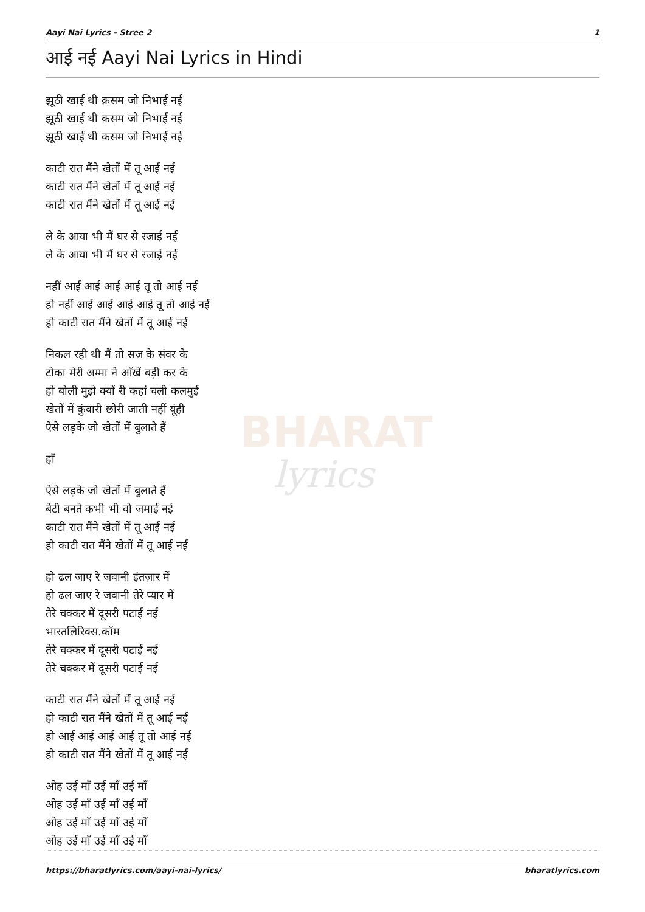BHARAT
lyrics
Aayi Nai Lyrics - Stree 2 1
आई नई Aayi Nai Lyrics in Hindi
झूठी खाई थी क़सम जो निभाई नई
झूठी खाई थी क़सम जो निभाई नई
झूठी खाई थी क़सम जो निभाई नई
काटी रात मैंने खेतों में तू आई नई
काटी रात मैंने खेतों में तू आई नई
काटी रात मैंने खेतों में तू आई नई
ले के आया भी मैं घर से रजाई नई
ले के आया भी मैं घर से रजाई नई
नहीं आई आई आई आई तू तो आई नई
हो नहीं आई आई आई आई तू तो आई नई
हो काटी रात मैंने खेतों में तू आई नई
निकल रही थी मैं तो सज के संवर के
टोका मेरी अम्मा ने आँखें बड़ी कर के
हो बोली मुझे क्यों री कहां चली कलमुई
खेतों में कुंवारी छोरी जाती नहीं यूंही
ऐसे लड़के जो खेतों में बुलाते हैं
हाँ
ऐसे लड़के जो खेतों में बुलाते हैं
बेटी बनते कभी भी वो जमाई नई
काटी रात मैंने खेतों में तू आई नई
हो काटी रात मैंने खेतों में तू आई नई
हो ढल जाए रे जवानी इंतज़ार में
हो ढल जाए रे जवानी तेरे प्यार में
तेरे चक्कर में दूसरी पटाई नई
भारतलिरिक्स.कॉम
तेरे चक्कर में दूसरी पटाई नई
तेरे चक्कर में दूसरी पटाई नई
काटी रात मैंने खेतों में तू आई नई
हो काटी रात मैंने खेतों में तू आई नई
हो आई आई आई आई तू तो आई नई
हो काटी रात मैंने खेतों में तू आई नई
ओह उई माँ उई माँ उई माँ
ओह उई माँ उई माँ उई माँ
ओह उई माँ उई माँ उई माँ
ओह उई माँ उई माँ उई माँ
https://bharatlyrics.com/aayi-nai-lyrics/ bharatlyrics.com